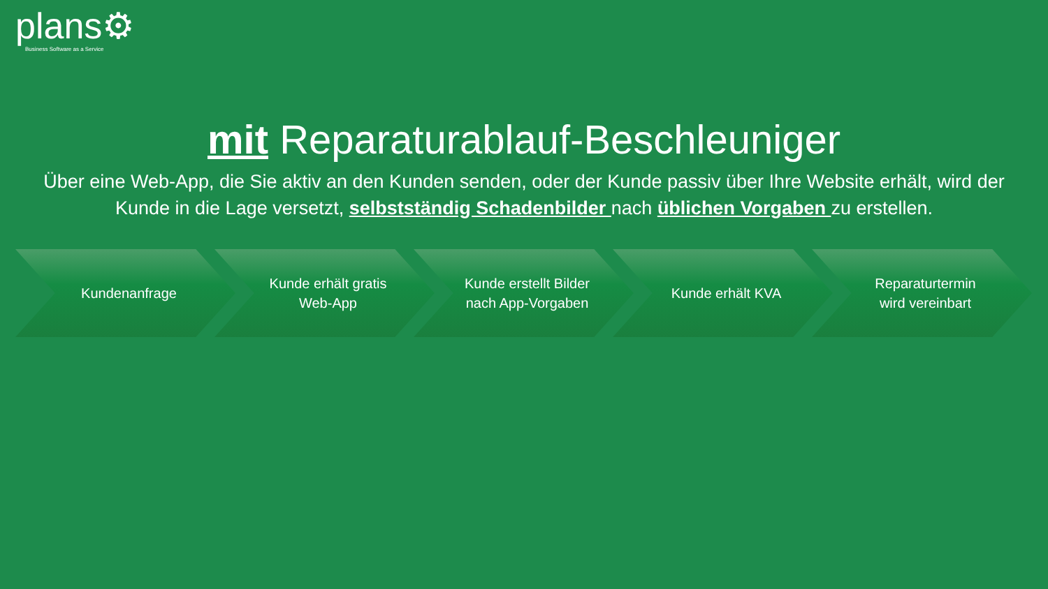plans⚙
Business Software as a Service
mit Reparaturablauf-Beschleuniger
Über eine Web-App, die Sie aktiv an den Kunden senden, oder der Kunde passiv über Ihre Website erhält, wird der Kunde in die Lage versetzt, selbstständig Schadenbilder nach üblichen Vorgaben zu erstellen.
Kundenanfrage Kunde erhält gratis Web-App
Kunde erstellt Bilder nach App-Vorgaben
Kunde erhält KVA Reparaturtermin wird vereinbart